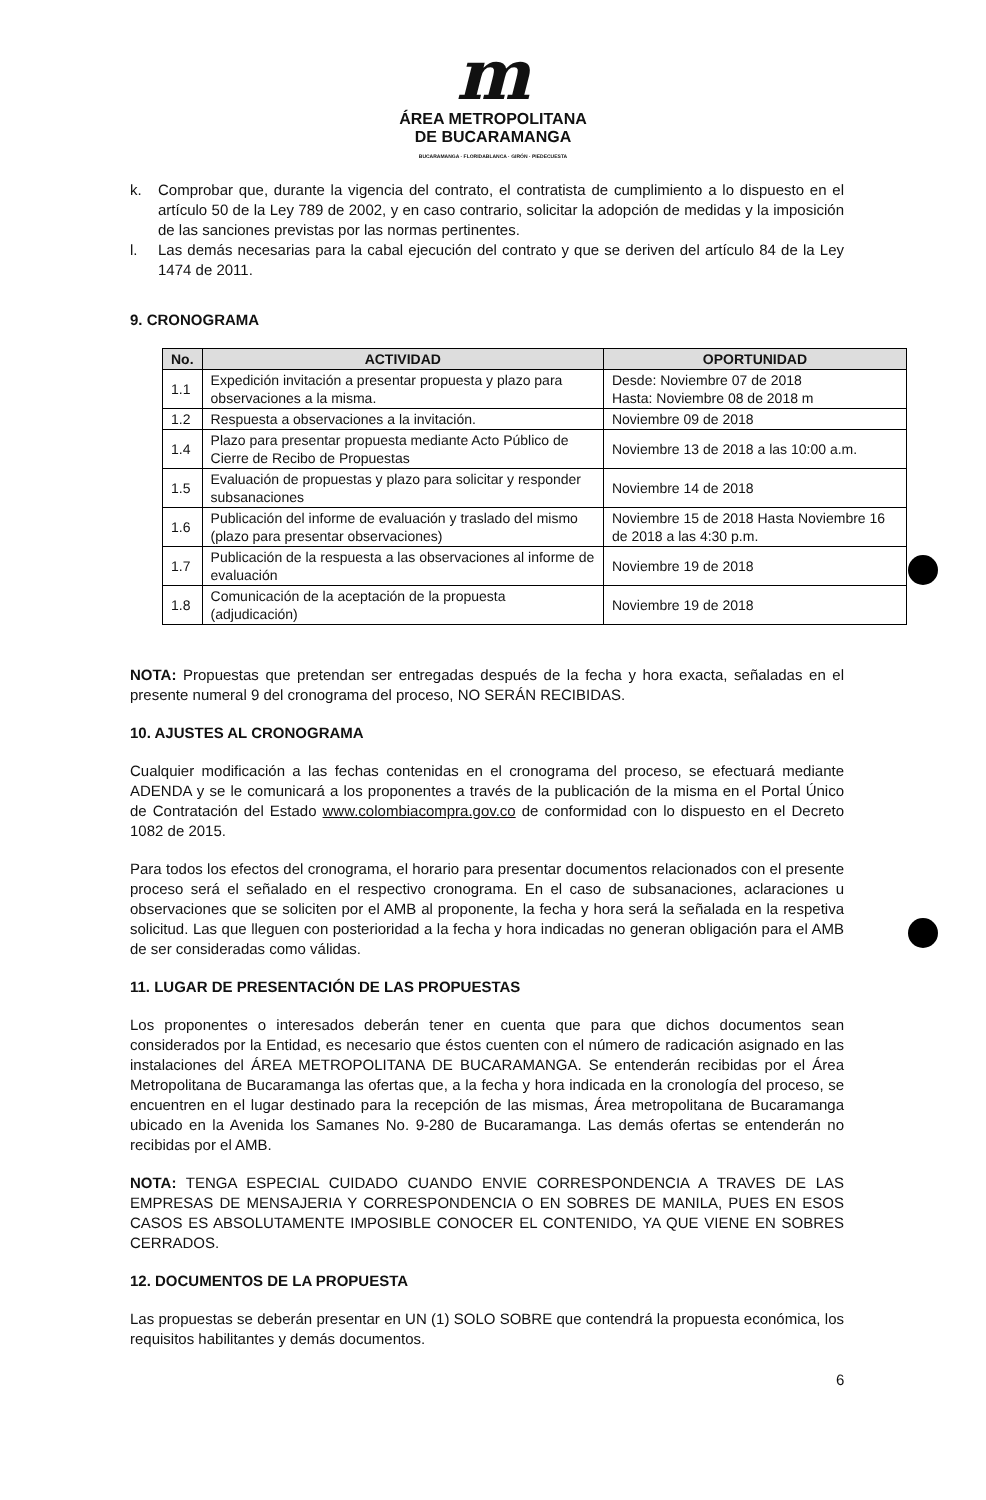m
ÁREA METROPOLITANA
DE BUCARAMANGA
BUCARAMANGA · FLORIDABLANCA · GIRÓN · PIEDECUESTA
k. Comprobar que, durante la vigencia del contrato, el contratista de cumplimiento a lo dispuesto en el artículo 50 de la Ley 789 de 2002, y en caso contrario, solicitar la adopción de medidas y la imposición de las sanciones previstas por las normas pertinentes.
l. Las demás necesarias para la cabal ejecución del contrato y que se deriven del artículo 84 de la Ley 1474 de 2011.
9. CRONOGRAMA
| No. | ACTIVIDAD | OPORTUNIDAD |
| --- | --- | --- |
| 1.1 | Expedición invitación a presentar propuesta y plazo para observaciones a la misma. | Desde: Noviembre 07 de 2018 Hasta: Noviembre 08 de 2018 m |
| 1.2 | Respuesta a observaciones a la invitación. | Noviembre 09 de 2018 |
| 1.4 | Plazo para presentar propuesta mediante Acto Público de Cierre de Recibo de Propuestas | Noviembre 13 de 2018 a las 10:00 a.m. |
| 1.5 | Evaluación de propuestas y plazo para solicitar y responder subsanaciones | Noviembre 14 de 2018 |
| 1.6 | Publicación del informe de evaluación y traslado del mismo (plazo para presentar observaciones) | Noviembre 15 de 2018 Hasta Noviembre 16 de 2018 a las 4:30 p.m. |
| 1.7 | Publicación de la respuesta a las observaciones al informe de evaluación | Noviembre 19 de 2018 |
| 1.8 | Comunicación de la aceptación de la propuesta (adjudicación) | Noviembre 19 de 2018 |
NOTA: Propuestas que pretendan ser entregadas después de la fecha y hora exacta, señaladas en el presente numeral 9 del cronograma del proceso, NO SERÁN RECIBIDAS.
10. AJUSTES AL CRONOGRAMA
Cualquier modificación a las fechas contenidas en el cronograma del proceso, se efectuará mediante ADENDA y se le comunicará a los proponentes a través de la publicación de la misma en el Portal Único de Contratación del Estado www.colombiacompra.gov.co de conformidad con lo dispuesto en el Decreto 1082 de 2015.
Para todos los efectos del cronograma, el horario para presentar documentos relacionados con el presente proceso será el señalado en el respectivo cronograma. En el caso de subsanaciones, aclaraciones u observaciones que se soliciten por el AMB al proponente, la fecha y hora será la señalada en la respetiva solicitud. Las que lleguen con posterioridad a la fecha y hora indicadas no generan obligación para el AMB de ser consideradas como válidas.
11. LUGAR DE PRESENTACIÓN DE LAS PROPUESTAS
Los proponentes o interesados deberán tener en cuenta que para que dichos documentos sean considerados por la Entidad, es necesario que éstos cuenten con el número de radicación asignado en las instalaciones del ÁREA METROPOLITANA DE BUCARAMANGA. Se entenderán recibidas por el Área Metropolitana de Bucaramanga las ofertas que, a la fecha y hora indicada en la cronología del proceso, se encuentren en el lugar destinado para la recepción de las mismas, Área metropolitana de Bucaramanga ubicado en la Avenida los Samanes No. 9-280 de Bucaramanga. Las demás ofertas se entenderán no recibidas por el AMB.
NOTA: TENGA ESPECIAL CUIDADO CUANDO ENVIE CORRESPONDENCIA A TRAVES DE LAS EMPRESAS DE MENSAJERIA Y CORRESPONDENCIA O EN SOBRES DE MANILA, PUES EN ESOS CASOS ES ABSOLUTAMENTE IMPOSIBLE CONOCER EL CONTENIDO, YA QUE VIENE EN SOBRES CERRADOS.
12. DOCUMENTOS DE LA PROPUESTA
Las propuestas se deberán presentar en UN (1) SOLO SOBRE que contendrá la propuesta económica, los requisitos habilitantes y demás documentos.
6